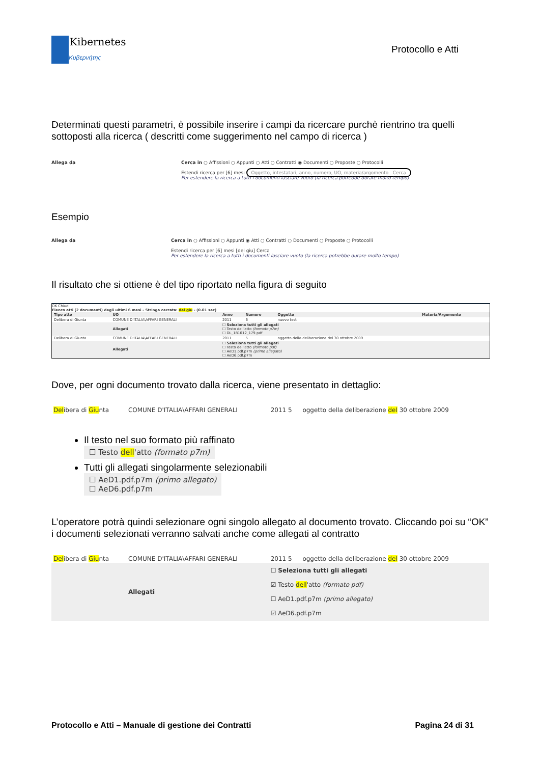Kibernetes
Κυβερνήτης
Protocollo e Atti
Determinati questi parametri, è possibile inserire i campi da ricercare purchè rientrino tra quelli sottoposti alla ricerca ( descritti come suggerimento nel campo di ricerca )
Allega da Cerca in ○ Affissioni ○ Appunti ○ Atti ○ Contratti ◉ Documenti ○ Proposte ○ Protocolli
Estendi ricerca per [6] mesi Oggetto, intestatari, anno, numero, UO, materia/argomento Cerca
Per estendere la ricerca a tutti i documenti lasciare vuoto (la ricerca potrebbe durare molto tempo)
Esempio
Allega da Cerca in ○ Affissioni ○ Appunti ◉ Atti ○ Contratti ○ Documenti ○ Proposte ○ Protocolli
Estendi ricerca per [6] mesi [del giu] Cerca
Per estendere la ricerca a tutti i documenti lasciare vuoto (la ricerca potrebbe durare molto tempo)
Il risultato che si ottiene è del tipo riportato nella figura di seguito
OK Chiudi
Elenco atti (2 documenti) degli ultimi 6 mesi - Stringa cercata: del giu - (0.01 sec)
| Tipo atto | UO | Anno | Numero | Oggetto | Materia/Argomento |
| --- | --- | --- | --- | --- | --- |
| Delibera di Giunta | COMUNE D'ITALIA\AFFARI GENERALI | 2011 | 6 | nuovo test | |
| | Allegati | ☐ Seleziona tutti gli allegati ☐ Testo dell'atto (formato p7m) ☐ DL_181012_179.pdf | | | |
| Delibera di Giunta | COMUNE D'ITALIA\AFFARI GENERALI | 2011 | 5 | oggetto della deliberazione del 30 ottobre 2009 | |
| | Allegati | ☐ Seleziona tutti gli allegati ☐ Testo dell'atto (formato pdf) ☐ AeD1.pdf.p7m (primo allegato) ☐ AeD6.pdf.p7m | | | |
Dove, per ogni documento trovato dalla ricerca, viene presentato in dettaglio:
| Del ibera di Giu nta | COMUNE D'ITALIA\AFFARI GENERALI | 2011 5 | oggetto della deliberazione del 30 ottobre 2009 |
Il testo nel suo formato più raffinato
☐ Testo dell'atto (formato p7m)
Tutti gli allegati singolarmente selezionabili
☐ AeD1.pdf.p7m (primo allegato)
☐ AeD6.pdf.p7m
L’operatore potrà quindi selezionare ogni singolo allegato al documento trovato. Cliccando poi su “OK” i documenti selezionati verranno salvati anche come allegati al contratto
| Del ibera di Giu nta | COMUNE D'ITALIA\AFFARI GENERALI | 2011 5 | oggetto della deliberazione del 30 ottobre 2009 |
| | Allegati | ☐ Seleziona tutti gli allegati ☑ Testo dell 'atto (formato pdf) ☐ AeD1.pdf.p7m (primo allegato) ☑ AeD6.pdf.p7m | |
Protocollo e Atti – Manuale di gestione dei Contratti Pagina 24 di 31